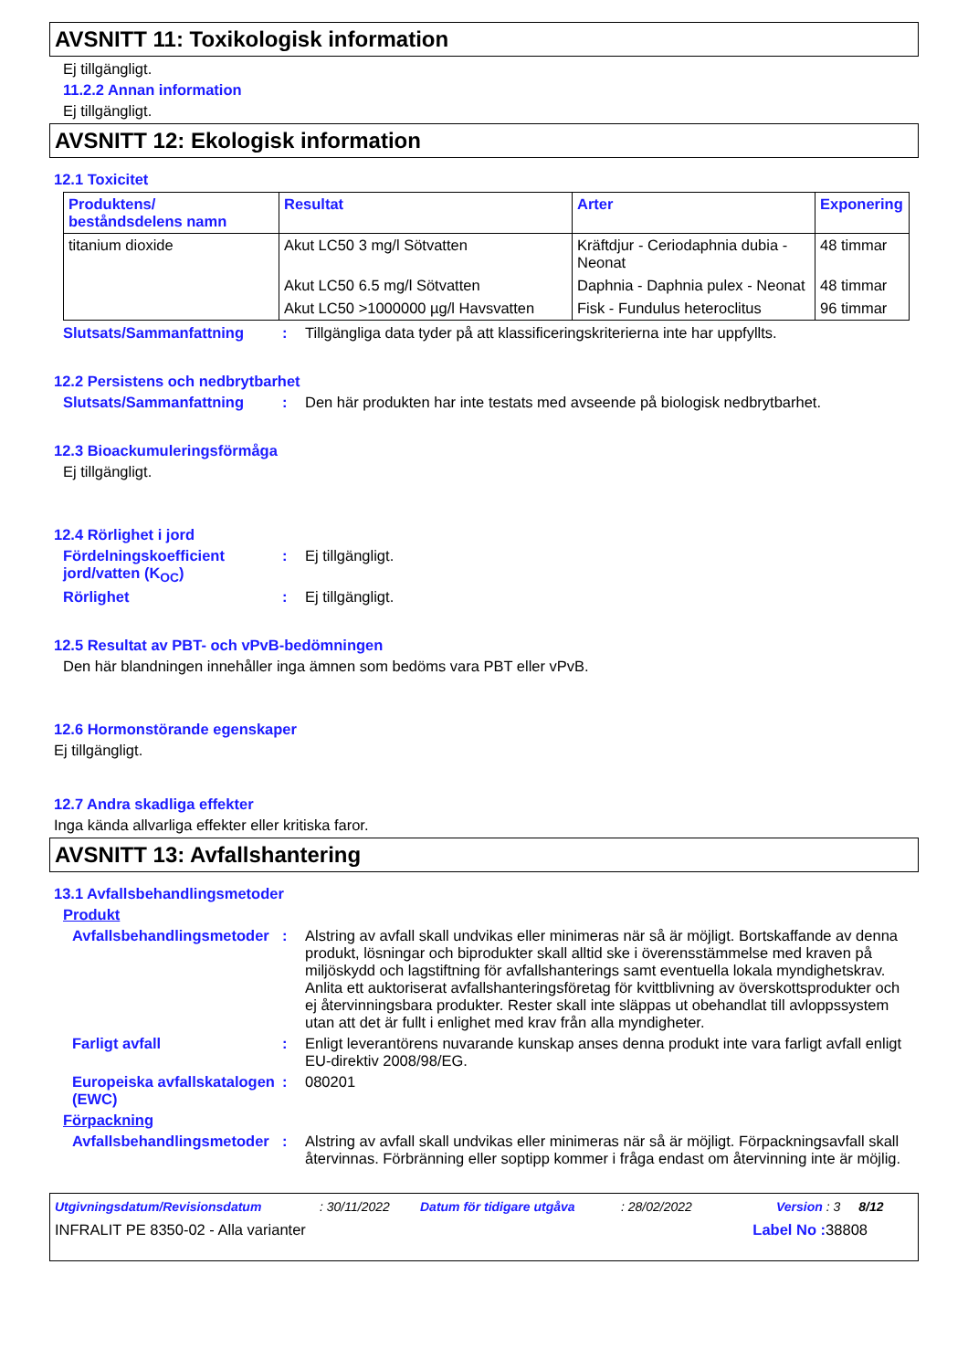AVSNITT 11: Toxikologisk information
Ej tillgängligt.
11.2.2 Annan information
Ej tillgängligt.
AVSNITT 12: Ekologisk information
12.1 Toxicitet
| Produktens/ beståndsdelens namn | Resultat | Arter | Exponering |
| --- | --- | --- | --- |
| titanium dioxide | Akut LC50 3 mg/l Sötvatten | Kräftdjur - Ceriodaphnia dubia - Neonat | 48 timmar |
| | Akut LC50 6.5 mg/l Sötvatten | Daphnia - Daphnia pulex - Neonat | 48 timmar |
| | Akut LC50 >1000000 µg/l Havsvatten | Fisk - Fundulus heteroclitus | 96 timmar |
Slutsats/Sammanfattning : Tillgängliga data tyder på att klassificeringskriterierna inte har uppfyllts.
12.2 Persistens och nedbrytbarhet
Slutsats/Sammanfattning : Den här produkten har inte testats med avseende på biologisk nedbrytbarhet.
12.3 Bioackumuleringsförmåga
Ej tillgängligt.
12.4 Rörlighet i jord
Fördelningskoefficient jord/vatten (K<sub>OC</sub>)
: Ej tillgängligt.
Rörlighet : Ej tillgängligt.
12.5 Resultat av PBT- och vPvB-bedömningen
Den här blandningen innehåller inga ämnen som bedöms vara PBT eller vPvB.
12.6 Hormonstörande egenskaper
Ej tillgängligt.
12.7 Andra skadliga effekter
Inga kända allvarliga effekter eller kritiska faror.
AVSNITT 13: Avfallshantering
13.1 Avfallsbehandlingsmetoder
Produkt
Avfallsbehandlingsmetoder
: Alstring av avfall skall undvikas eller minimeras när så är möjligt. Bortskaffande av denna produkt, lösningar och biprodukter skall alltid ske i överensstämmelse med kraven på miljöskydd och lagstiftning för avfallshanterings samt eventuella lokala myndighetskrav. Anlita ett auktoriserat avfallshanteringsföretag för kvittblivning av överskottsprodukter och ej återvinningsbara produkter. Rester skall inte släppas ut obehandlat till avloppssystem utan att det är fullt i enlighet med krav från alla myndigheter.
Farligt avfall : Enligt leverantörens nuvarande kunskap anses denna produkt inte vara farligt avfall enligt EU-direktiv 2008/98/EG.
Europeiska avfallskatalogen (EWC)
: 080201
Förpackning
Avfallsbehandlingsmetoder
: Alstring av avfall skall undvikas eller minimeras när så är möjligt. Förpackningsavfall skall återvinnas. Förbränning eller soptipp kommer i fråga endast om återvinning inte är möjlig.
Utgivningsdatum/Revisionsdatum: 30/11/2022 Datum för tidigare utgåva: 28/02/2022 Version : 3 8/12
INFRALIT PE 8350-02 - Alla varianter Label No : 38808